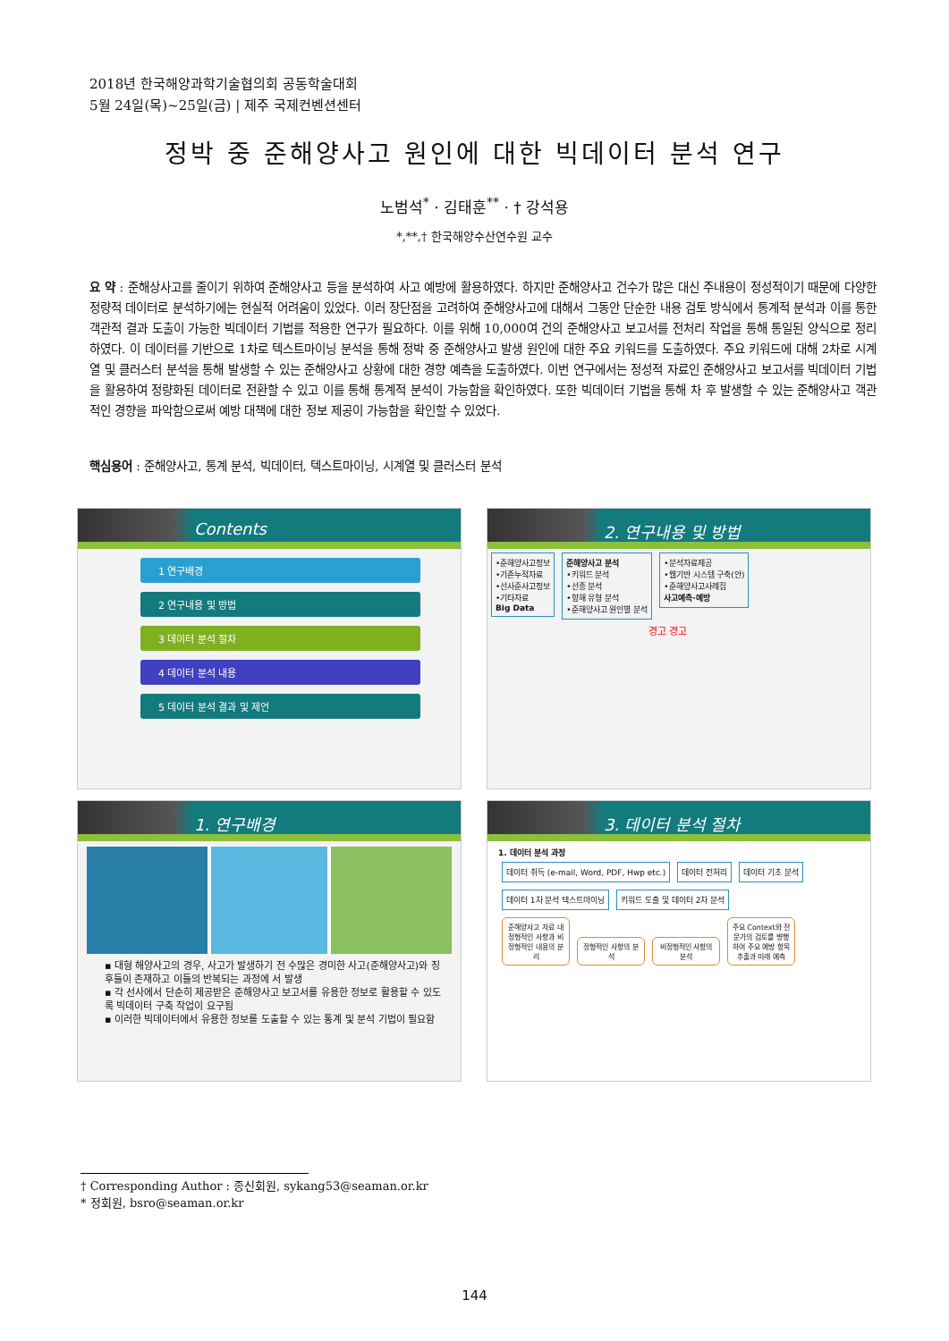2018년 한국해양과학기술협의회 공동학술대회
5월 24일(목)~25일(금) | 제주 국제컨벤션센터
정박 중 준해양사고 원인에 대한 빅데이터 분석 연구
노범석<sup>*</sup> · 김태훈<sup>**</sup> · † 강석용
*,**,† 한국해양수산연수원 교수
요 약 : 준해상사고를 줄이기 위하여 준해양사고 등을 분석하여 사고 예방에 활용하였다. 하지만 준해양사고 건수가 많은 대신 주내용이 정성적이기 때문에 다양한 정량적 데이터로 분석하기에는 현실적 어려움이 있었다. 이러 장단점을 고려하여 준해양사고에 대해서 그동안 단순한 내용 검토 방식에서 통계적 분석과 이를 통한 객관적 결과 도출이 가능한 빅데이터 기법를 적용한 연구가 필요하다. 이를 위해 10,000여 건의 준해양사고 보고서를 전처리 작업을 통해 통일된 양식으로 정리하였다. 이 데이터를 기반으로 1차로 텍스트마이닝 분석을 통해 정박 중 준해양사고 발생 원인에 대한 주요 키워드를 도출하였다. 주요 키워드에 대해 2차로 시계열 및 클러스터 분석을 통해 발생할 수 있는 준해양사고 상황에 대한 경향 예측을 도출하였다. 이번 연구에서는 정성적 자료인 준해양사고 보고서를 빅데이터 기법을 활용하여 정량화된 데이터로 전환할 수 있고 이를 통해 통계적 분석이 가능함을 확인하였다. 또한 빅데이터 기법을 통해 차 후 발생할 수 있는 준해양사고 객관적인 경향을 파악함으로써 예방 대책에 대한 정보 제공이 가능함을 확인할 수 있었다.
핵심용어 : 준해양사고, 통계 분석, 빅데이터, 텍스트마이닝, 시계열 및 클러스터 분석
Contents
1 연구배경
2 연구내용 및 방법
3 데이터 분석 절차
4 데이터 분석 내용
5 데이터 분석 결과 및 제언
2. 연구내용 및 방법
•준해양사고정보
•기존누적자료
•선사준사고정보
•기타자료
Big Data
준해양사고 분석
•키워드 분석
•선종 분석
•항해 유형 분석
•준해양사고 원인별 분석
•분석자료제공
•웹기반 시스템 구축(안)
•준해양사고사례집
사고예측·예방
경고 경고
1. 연구배경
▪ 대형 해양사고의 경우, 사고가 발생하기 전 수많은 경미한 사고(준해양사고)와 징후들이 존재하고 이들의 반복되는 과정에 서 발생
▪ 각 선사에서 단순히 제공받은 준해양사고 보고서를 유용한 정보로 활용할 수 있도록 빅데이터 구축 작업이 요구됨
▪ 이러한 빅데이터에서 유용한 정보를 도출할 수 있는 통계 및 분석 기법이 필요함
3. 데이터 분석 절차
1. 데이터 분석 과정
데이터 취득 (e-mail, Word, PDF, Hwp etc.) 데이터 전처리 데이터 기초 분석 데이터 1차 분석 텍스트마이닝 키워드 도출 및 데이터 2차 분석
준해양사고 자료 내 정형적인 사항과 비정형적인 내용의 분리 정형적인 사항의 분석 비정형적인 사항의 분석 주요 Context와 전문가의 검토를 병행하여 주요 예방 항목 추출과 미래 예측
† Corresponding Author : 종신회원, sykang53@seaman.or.kr
* 정회원, bsro@seaman.or.kr
144